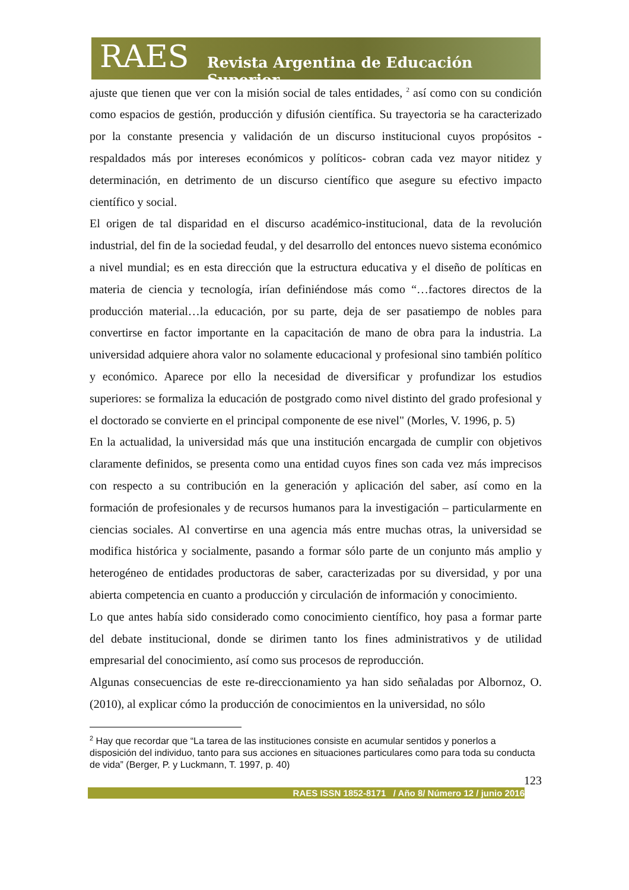RAES Revista Argentina de Educación Superior
ajuste que tienen que ver con la misión social de tales entidades, <sup>2</sup> así como con su condición como espacios de gestión, producción y difusión científica. Su trayectoria se ha caracterizado por la constante presencia y validación de un discurso institucional cuyos propósitos -respaldados más por intereses económicos y políticos- cobran cada vez mayor nitidez y determinación, en detrimento de un discurso científico que asegure su efectivo impacto científico y social.
El origen de tal disparidad en el discurso académico-institucional, data de la revolución industrial, del fin de la sociedad feudal, y del desarrollo del entonces nuevo sistema económico a nivel mundial; es en esta dirección que la estructura educativa y el diseño de políticas en materia de ciencia y tecnología, irían definiéndose más como “…factores directos de la producción material…la educación, por su parte, deja de ser pasatiempo de nobles para convertirse en factor importante en la capacitación de mano de obra para la industria. La universidad adquiere ahora valor no solamente educacional y profesional sino también político y económico. Aparece por ello la necesidad de diversificar y profundizar los estudios superiores: se formaliza la educación de postgrado como nivel distinto del grado profesional y el doctorado se convierte en el principal componente de ese nivel" (Morles, V. 1996, p. 5)
En la actualidad, la universidad más que una institución encargada de cumplir con objetivos claramente definidos, se presenta como una entidad cuyos fines son cada vez más imprecisos con respecto a su contribución en la generación y aplicación del saber, así como en la formación de profesionales y de recursos humanos para la investigación – particularmente en ciencias sociales. Al convertirse en una agencia más entre muchas otras, la universidad se modifica histórica y socialmente, pasando a formar sólo parte de un conjunto más amplio y heterogéneo de entidades productoras de saber, caracterizadas por su diversidad, y por una abierta competencia en cuanto a producción y circulación de información y conocimiento.
Lo que antes había sido considerado como conocimiento científico, hoy pasa a formar parte del debate institucional, donde se dirimen tanto los fines administrativos y de utilidad empresarial del conocimiento, así como sus procesos de reproducción.
Algunas consecuencias de este re-direccionamiento ya han sido señaladas por Albornoz, O. (2010), al explicar cómo la producción de conocimientos en la universidad, no sólo
<sup>2</sup> Hay que recordar que “La tarea de las instituciones consiste en acumular sentidos y ponerlos a disposición del individuo, tanto para sus acciones en situaciones particulares como para toda su conducta de vida” (Berger, P. y Luckmann, T. 1997, p. 40)
123
RAES ISSN 1852-8171 / Año 8/ Número 12 / junio 2016